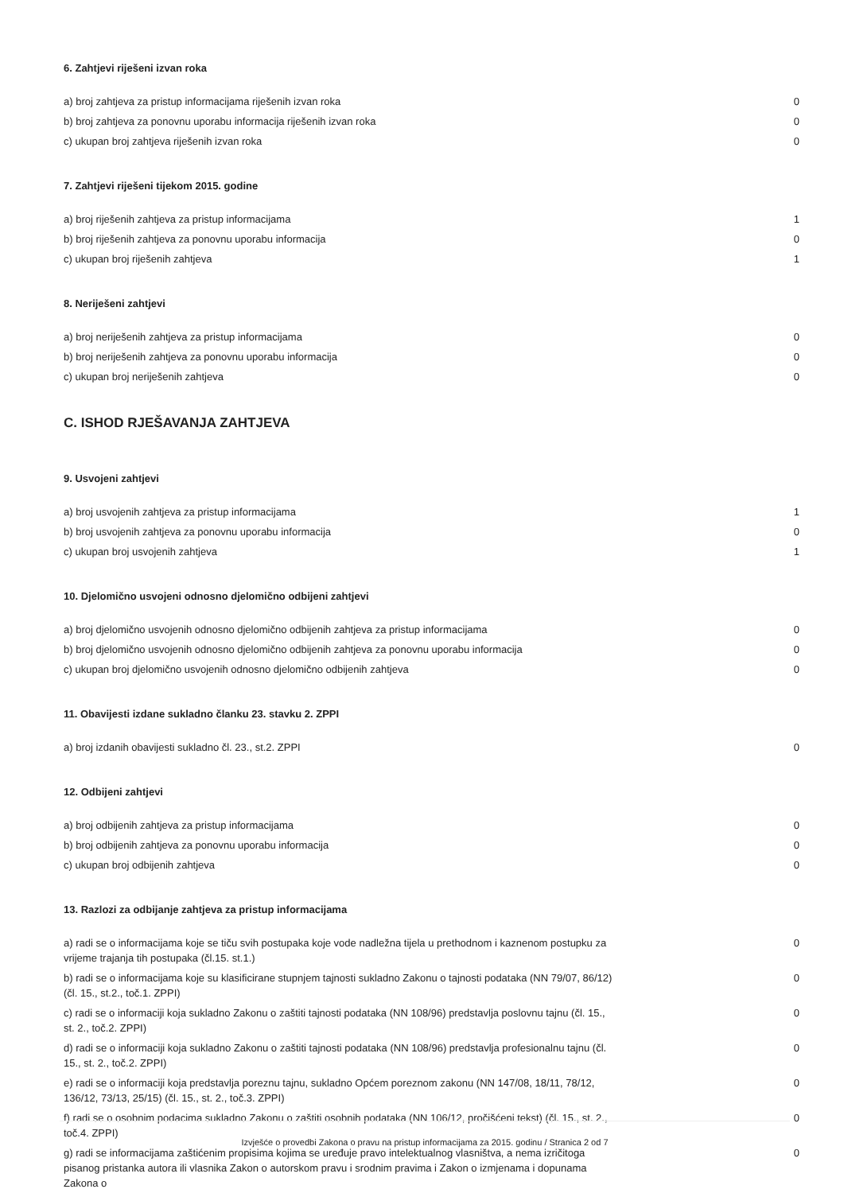6. Zahtjevi riješeni izvan roka
| a) broj zahtjeva za pristup informacijama riješenih izvan roka | 0 |
| b) broj zahtjeva za ponovnu uporabu informacija riješenih izvan roka | 0 |
| c) ukupan broj zahtjeva riješenih izvan roka | 0 |
7. Zahtjevi riješeni tijekom 2015. godine
| a) broj riješenih zahtjeva za pristup informacijama | 1 |
| b) broj riješenih zahtjeva za ponovnu uporabu informacija | 0 |
| c) ukupan broj riješenih zahtjeva | 1 |
8. Neriješeni zahtjevi
| a) broj neriješenih zahtjeva za pristup informacijama | 0 |
| b) broj neriješenih zahtjeva za ponovnu uporabu informacija | 0 |
| c) ukupan broj neriješenih zahtjeva | 0 |
C. ISHOD RJEŠAVANJA ZAHTJEVA
9. Usvojeni zahtjevi
| a) broj usvojenih zahtjeva za pristup informacijama | 1 |
| b) broj usvojenih zahtjeva za ponovnu uporabu informacija | 0 |
| c) ukupan broj usvojenih zahtjeva | 1 |
10. Djelomično usvojeni odnosno djelomično odbijeni zahtjevi
| a) broj djelomično usvojenih odnosno djelomično odbijenih zahtjeva za pristup informacijama | 0 |
| b) broj djelomično usvojenih odnosno djelomično odbijenih zahtjeva za ponovnu uporabu informacija | 0 |
| c) ukupan broj djelomično usvojenih odnosno djelomično odbijenih zahtjeva | 0 |
11. Obavijesti izdane sukladno članku 23. stavku 2. ZPPI
| a) broj izdanih obavijesti sukladno čl. 23., st.2. ZPPI | 0 |
12. Odbijeni zahtjevi
| a) broj odbijenih zahtjeva za pristup informacijama | 0 |
| b) broj odbijenih zahtjeva za ponovnu uporabu informacija | 0 |
| c) ukupan broj odbijenih zahtjeva | 0 |
13. Razlozi za odbijanje zahtjeva za pristup informacijama
| a) radi se o informacijama koje se tiču svih postupaka koje vode nadležna tijela u prethodnom i kaznenom postupku za vrijeme trajanja tih postupaka (čl.15. st.1.) | 0 |
| b) radi se o informacijama koje su klasificirane stupnjem tajnosti sukladno Zakonu o tajnosti podataka (NN 79/07, 86/12) (čl. 15., st.2., toč.1. ZPPI) | 0 |
| c) radi se o informaciji koja sukladno Zakonu o zaštiti tajnosti podataka (NN 108/96) predstavlja poslovnu tajnu (čl. 15., st. 2., toč.2. ZPPI) | 0 |
| d) radi se o informaciji koja sukladno Zakonu o zaštiti tajnosti podataka (NN 108/96) predstavlja profesionalnu tajnu (čl. 15., st. 2., toč.2. ZPPI) | 0 |
| e) radi se o informaciji koja predstavlja poreznu tajnu, sukladno Općem poreznom zakonu (NN 147/08, 18/11, 78/12, 136/12, 73/13, 25/15) (čl. 15., st. 2., toč.3. ZPPI) | 0 |
| f) radi se o osobnim podacima sukladno Zakonu o zaštiti osobnih podataka (NN 106/12, pročišćeni tekst) (čl. 15., st. 2., toč.4. ZPPI) | 0 |
| g) radi se informacijama zaštićenim propisima kojima se uređuje pravo intelektualnog vlasništva, a nema izričitoga pisanog pristanka autora ili vlasnika Zakon o autorskom pravu i srodnim pravima i Zakon o izmjenama i dopunama Zakona o | 0 |
Izvješće o provedbi Zakona o pravu na pristup informacijama za 2015. godinu / Stranica 2 od 7